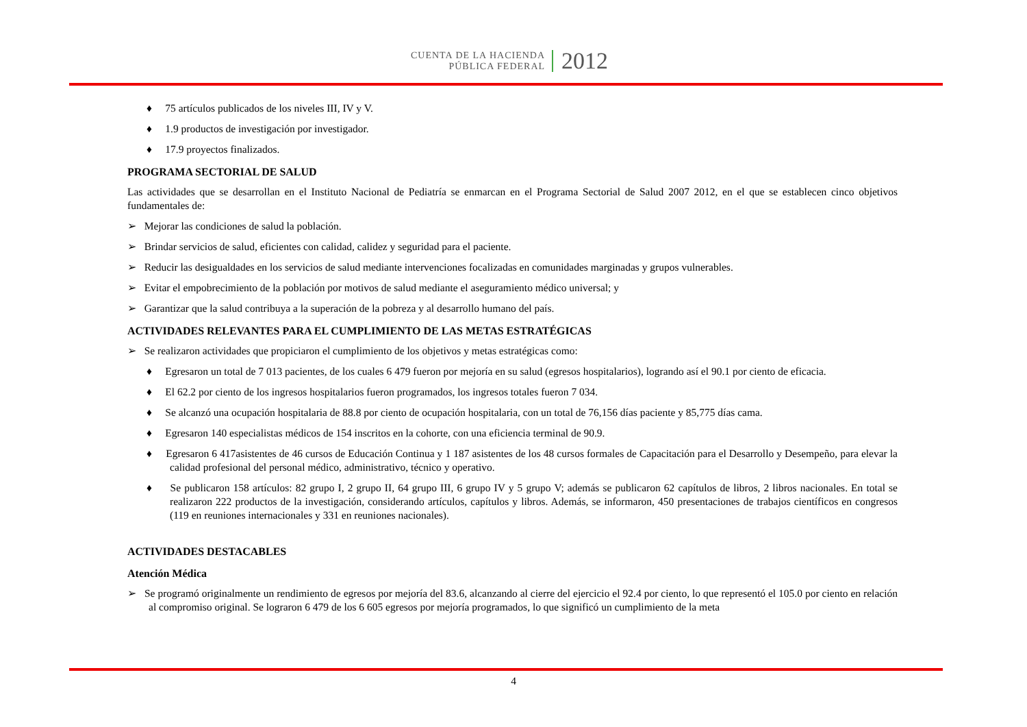CUENTA DE LA HACIENDA
PÚBLICA FEDERAL
2012
♦ 75 artículos publicados de los niveles III, IV y V.
♦ 1.9 productos de investigación por investigador.
♦ 17.9 proyectos finalizados.
PROGRAMA SECTORIAL DE SALUD
Las actividades que se desarrollan en el Instituto Nacional de Pediatría se enmarcan en el Programa Sectorial de Salud 2007 2012, en el que se establecen cinco objetivos fundamentales de:
➢ Mejorar las condiciones de salud la población.
➢ Brindar servicios de salud, eficientes con calidad, calidez y seguridad para el paciente.
➢ Reducir las desigualdades en los servicios de salud mediante intervenciones focalizadas en comunidades marginadas y grupos vulnerables.
➢ Evitar el empobrecimiento de la población por motivos de salud mediante el aseguramiento médico universal; y
➢ Garantizar que la salud contribuya a la superación de la pobreza y al desarrollo humano del país.
ACTIVIDADES RELEVANTES PARA EL CUMPLIMIENTO DE LAS METAS ESTRATÉGICAS
➢ Se realizaron actividades que propiciaron el cumplimiento de los objetivos y metas estratégicas como:
♦ Egresaron un total de 7 013 pacientes, de los cuales 6 479 fueron por mejoría en su salud (egresos hospitalarios), logrando así el 90.1 por ciento de eficacia.
♦ El 62.2 por ciento de los ingresos hospitalarios fueron programados, los ingresos totales fueron 7 034.
♦ Se alcanzó una ocupación hospitalaria de 88.8 por ciento de ocupación hospitalaria, con un total de 76,156 días paciente y 85,775 días cama.
♦ Egresaron 140 especialistas médicos de 154 inscritos en la cohorte, con una eficiencia terminal de 90.9.
♦ Egresaron 6 417asistentes de 46 cursos de Educación Continua y 1 187 asistentes de los 48 cursos formales de Capacitación para el Desarrollo y Desempeño, para elevar la calidad profesional del personal médico, administrativo, técnico y operativo.
♦ Se publicaron 158 artículos: 82 grupo I, 2 grupo II, 64 grupo III, 6 grupo IV y 5 grupo V; además se publicaron 62 capítulos de libros, 2 libros nacionales. En total se realizaron 222 productos de la investigación, considerando artículos, capítulos y libros. Además, se informaron, 450 presentaciones de trabajos científicos en congresos (119 en reuniones internacionales y 331 en reuniones nacionales).
ACTIVIDADES DESTACABLES
Atención Médica
➢ Se programó originalmente un rendimiento de egresos por mejoría del 83.6, alcanzando al cierre del ejercicio el 92.4 por ciento, lo que representó el 105.0 por ciento en relación al compromiso original. Se lograron 6 479 de los 6 605 egresos por mejoría programados, lo que significó un cumplimiento de la meta
4